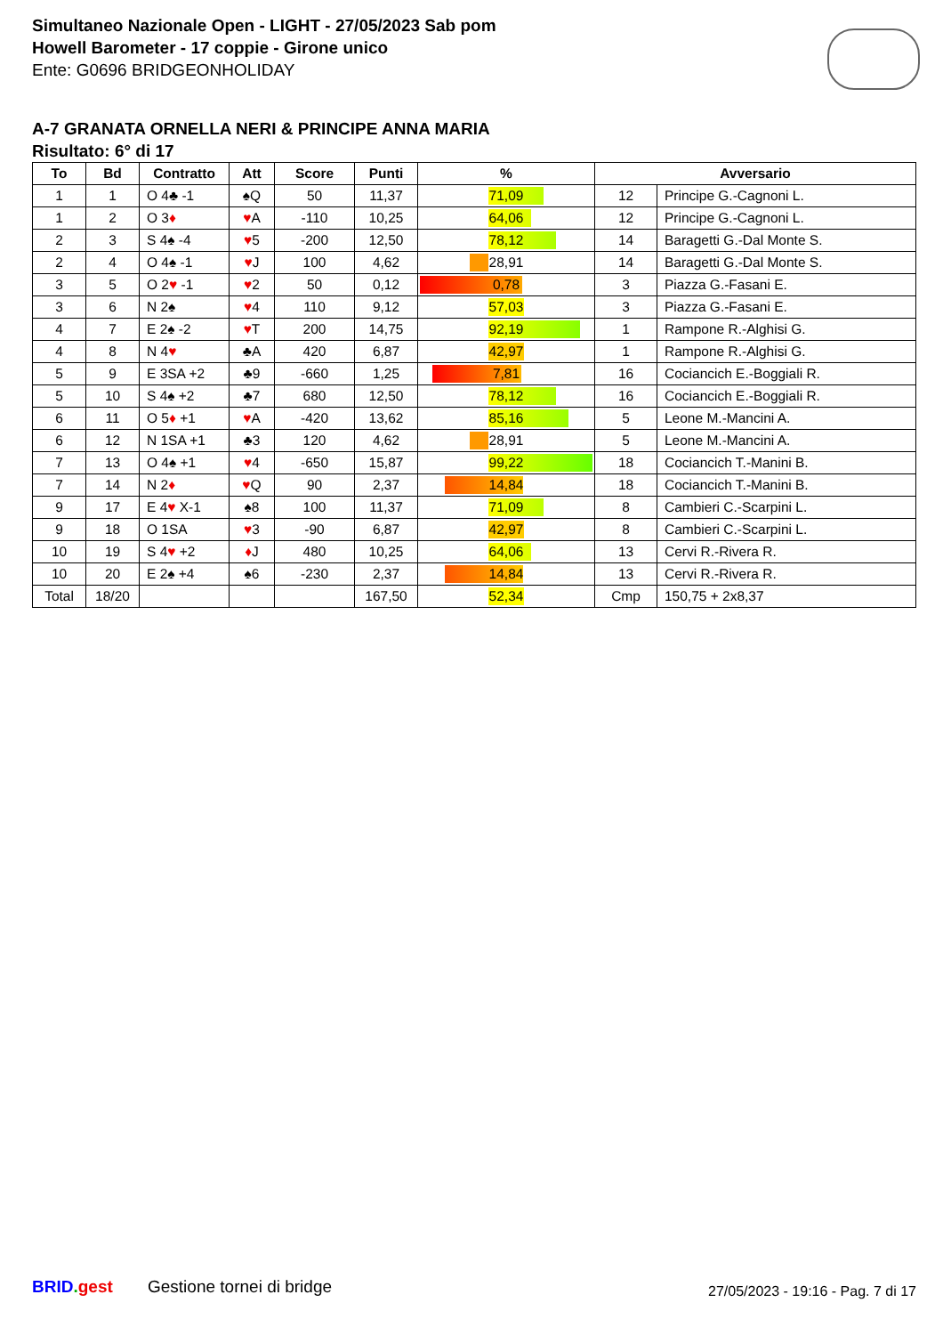Simultaneo Nazionale Open - LIGHT - 27/05/2023 Sab pom
Howell Barometer - 17 coppie - Girone unico
Ente: G0696 BRIDGEONHOLIDAY
A-7 GRANATA ORNELLA NERI & PRINCIPE ANNA MARIA
Risultato: 6° di 17
| To | Bd | Contratto | Att | Score | Punti | % | Avversario | |
| --- | --- | --- | --- | --- | --- | --- | --- | --- |
| 1 | 1 | O 4♣ -1 | ♠Q | 50 | 11,37 | 71,09 | 12 | Principe G.-Cagnoni L. |
| 1 | 2 | O 3 ♦ | ♥ A | -110 | 10,25 | 64,06 | 12 | Principe G.-Cagnoni L. |
| 2 | 3 | S 4♠ -4 | ♥ 5 | -200 | 12,50 | 78,12 | 14 | Baragetti G.-Dal Monte S. |
| 2 | 4 | O 4♠ -1 | ♥ J | 100 | 4,62 | 28,91 | 14 | Baragetti G.-Dal Monte S. |
| 3 | 5 | O 2 ♥ -1 | ♥ 2 | 50 | 0,12 | 0,78 | 3 | Piazza G.-Fasani E. |
| 3 | 6 | N 2♠ | ♥ 4 | 110 | 9,12 | 57,03 | 3 | Piazza G.-Fasani E. |
| 4 | 7 | E 2♠ -2 | ♥ T | 200 | 14,75 | 92,19 | 1 | Rampone R.-Alghisi G. |
| 4 | 8 | N 4 ♥ | ♣A | 420 | 6,87 | 42,97 | 1 | Rampone R.-Alghisi G. |
| 5 | 9 | E 3SA +2 | ♣9 | -660 | 1,25 | 7,81 | 16 | Cociancich E.-Boggiali R. |
| 5 | 10 | S 4♠ +2 | ♣7 | 680 | 12,50 | 78,12 | 16 | Cociancich E.-Boggiali R. |
| 6 | 11 | O 5 ♦ +1 | ♥ A | -420 | 13,62 | 85,16 | 5 | Leone M.-Mancini A. |
| 6 | 12 | N 1SA +1 | ♣3 | 120 | 4,62 | 28,91 | 5 | Leone M.-Mancini A. |
| 7 | 13 | O 4♠ +1 | ♥ 4 | -650 | 15,87 | 99,22 | 18 | Cociancich T.-Manini B. |
| 7 | 14 | N 2 ♦ | ♥ Q | 90 | 2,37 | 14,84 | 18 | Cociancich T.-Manini B. |
| 9 | 17 | E 4 ♥ X-1 | ♠8 | 100 | 11,37 | 71,09 | 8 | Cambieri C.-Scarpini L. |
| 9 | 18 | O 1SA | ♥ 3 | -90 | 6,87 | 42,97 | 8 | Cambieri C.-Scarpini L. |
| 10 | 19 | S 4 ♥ +2 | ♦ J | 480 | 10,25 | 64,06 | 13 | Cervi R.-Rivera R. |
| 10 | 20 | E 2♠ +4 | ♠6 | -230 | 2,37 | 14,84 | 13 | Cervi R.-Rivera R. |
| Total | 18/20 | | | | 167,50 | 52,34 | Cmp | 150,75 + 2x8,37 |
BRID. gest Gestione tornei di bridge
27/05/2023 - 19:16 - Pag. 7 di 17